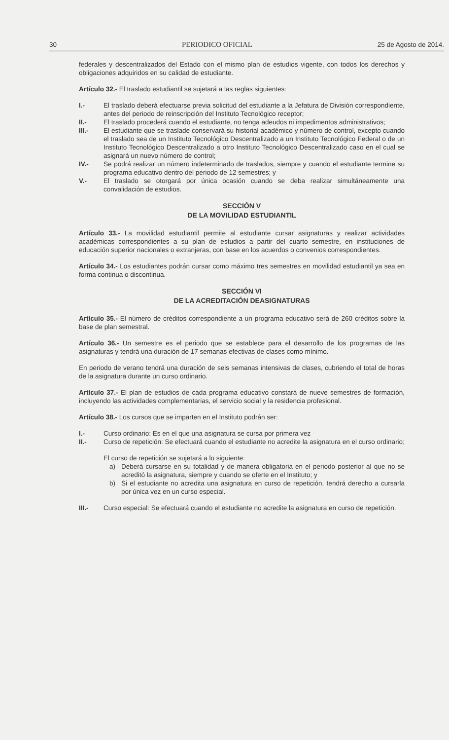30 PERIODICO OFICIAL 25 de Agosto de 2014.
federales y descentralizados del Estado con el mismo plan de estudios vigente, con todos los derechos y obligaciones adquiridos en su calidad de estudiante.
Artículo 32.- El traslado estudiantil se sujetará a las reglas siguientes:
I.- El traslado deberá efectuarse previa solicitud del estudiante a la Jefatura de División correspondiente, antes del periodo de reinscripción del Instituto Tecnológico receptor;
II.- El traslado procederá cuando el estudiante, no tenga adeudos ni impedimentos administrativos;
III.- El estudiante que se traslade conservará su historial académico y número de control, excepto cuando el traslado sea de un Instituto Tecnológico Descentralizado a un Instituto Tecnológico Federal o de un Instituto Tecnológico Descentralizado a otro Instituto Tecnológico Descentralizado caso en el cual se asignará un nuevo número de control;
IV.- Se podrá realizar un número indeterminado de traslados, siempre y cuando el estudiante termine su programa educativo dentro del periodo de 12 semestres; y
V.- El traslado se otorgará por única ocasión cuando se deba realizar simultáneamente una convalidación de estudios.
SECCIÓN V
DE LA MOVILIDAD ESTUDIANTIL
Artículo 33.- La movilidad estudiantil permite al estudiante cursar asignaturas y realizar actividades académicas correspondientes a su plan de estudios a partir del cuarto semestre, en instituciones de educación superior nacionales o extranjeras, con base en los acuerdos o convenios correspondientes.
Artículo 34.- Los estudiantes podrán cursar como máximo tres semestres en movilidad estudiantil ya sea en forma continua o discontinua.
SECCIÓN VI
DE LA ACREDITACIÓN DEASIGNATURAS
Artículo 35.- El número de créditos correspondiente a un programa educativo será de 260 créditos sobre la base de plan semestral.
Artículo 36.- Un semestre es el periodo que se establece para el desarrollo de los programas de las asignaturas y tendrá una duración de 17 semanas efectivas de clases como mínimo.
En periodo de verano tendrá una duración de seis semanas intensivas de clases, cubriendo el total de horas de la asignatura durante un curso ordinario.
Artículo 37.- El plan de estudios de cada programa educativo constará de nueve semestres de formación, incluyendo las actividades complementarias, el servicio social y la residencia profesional.
Artículo 38.- Los cursos que se imparten en el Instituto podrán ser:
I.- Curso ordinario: Es en el que una asignatura se cursa por primera vez
II.- Curso de repetición: Se efectuará cuando el estudiante no acredite la asignatura en el curso ordinario;
El curso de repetición se sujetará a lo siguiente:
a) Deberá cursarse en su totalidad y de manera obligatoria en el periodo posterior al que no se acreditó la asignatura, siempre y cuando se oferte en el Instituto; y
b) Si el estudiante no acredita una asignatura en curso de repetición, tendrá derecho a cursarla por única vez en un curso especial.
III.- Curso especial: Se efectuará cuando el estudiante no acredite la asignatura en curso de repetición.